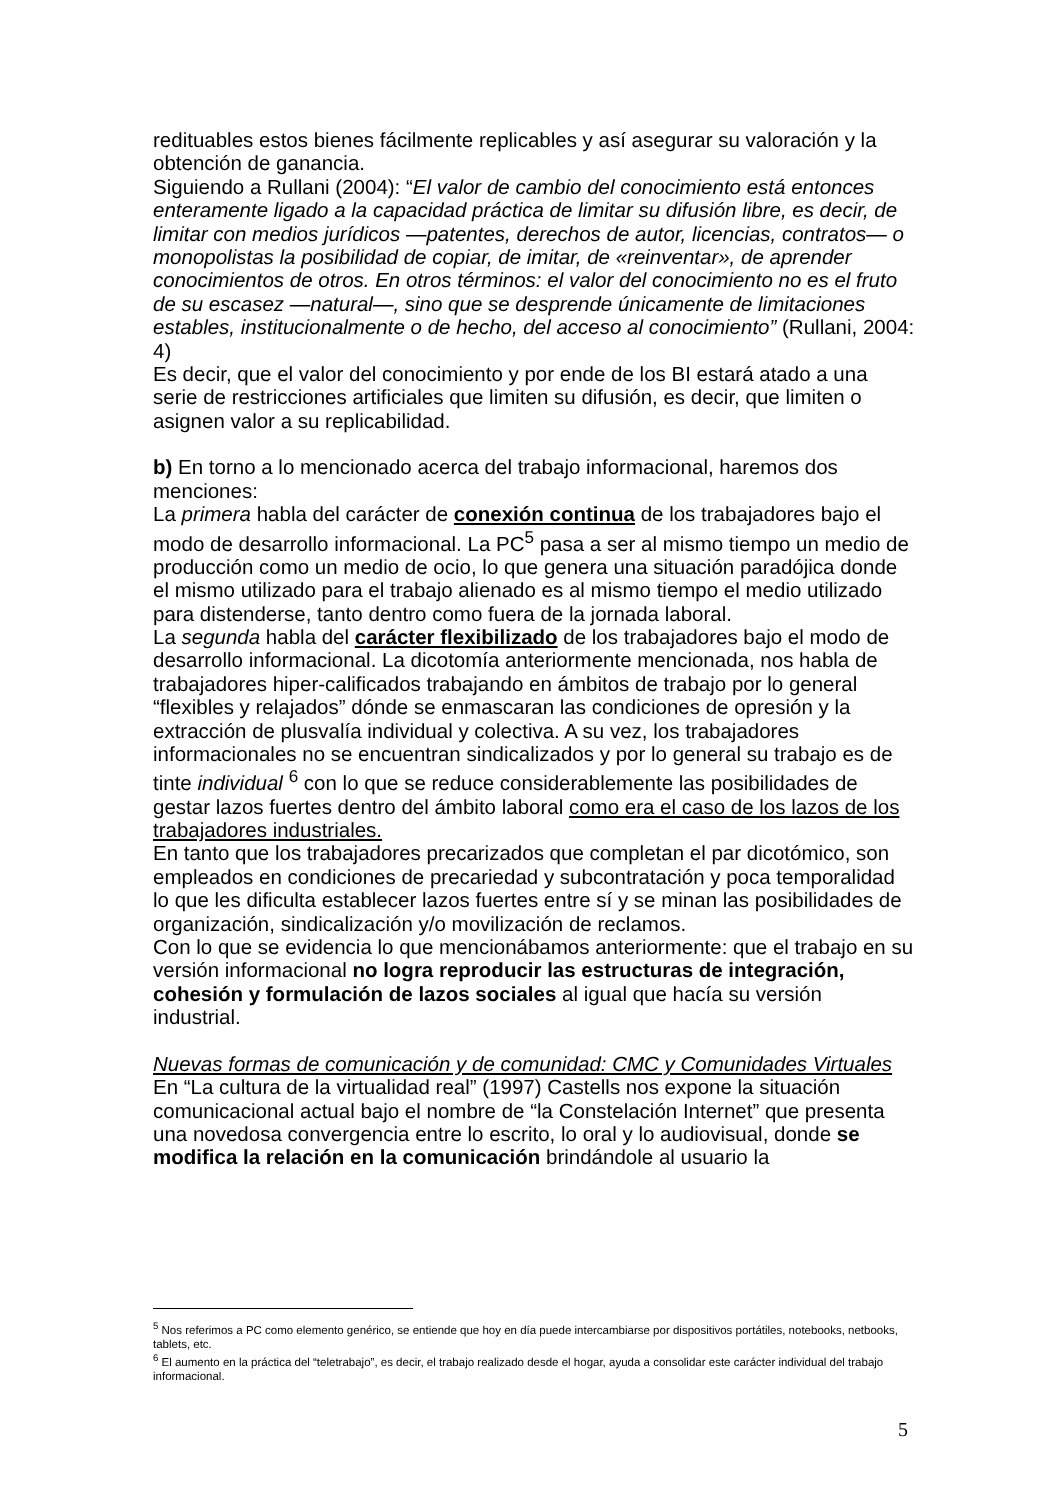redituables estos bienes fácilmente replicables y así asegurar su valoración y la obtención de ganancia.
Siguiendo a Rullani (2004): “El valor de cambio del conocimiento está entonces enteramente ligado a la capacidad práctica de limitar su difusión libre, es decir, de limitar con medios jurídicos —patentes, derechos de autor, licencias, contratos— o monopolistas la posibilidad de copiar, de imitar, de «reinventar», de aprender conocimientos de otros. En otros términos: el valor del conocimiento no es el fruto de su escasez —natural—, sino que se desprende únicamente de limitaciones estables, institucionalmente o de hecho, del acceso al conocimiento” (Rullani, 2004: 4)
Es decir, que el valor del conocimiento y por ende de los BI estará atado a una serie de restricciones artificiales que limiten su difusión, es decir, que limiten o asignen valor a su replicabilidad.
b) En torno a lo mencionado acerca del trabajo informacional, haremos dos menciones:
La primera habla del carácter de conexión continua de los trabajadores bajo el modo de desarrollo informacional. La PC<sup>5</sup> pasa a ser al mismo tiempo un medio de producción como un medio de ocio, lo que genera una situación paradójica donde el mismo utilizado para el trabajo alienado es al mismo tiempo el medio utilizado para distenderse, tanto dentro como fuera de la jornada laboral.
La segunda habla del carácter flexibilizado de los trabajadores bajo el modo de desarrollo informacional. La dicotomía anteriormente mencionada, nos habla de trabajadores hiper-calificados trabajando en ámbitos de trabajo por lo general “flexibles y relajados” dónde se enmascaran las condiciones de opresión y la extracción de plusvalía individual y colectiva. A su vez, los trabajadores informacionales no se encuentran sindicalizados y por lo general su trabajo es de tinte individual <sup>6</sup> con lo que se reduce considerablemente las posibilidades de gestar lazos fuertes dentro del ámbito laboral como era el caso de los lazos de los trabajadores industriales.
En tanto que los trabajadores precarizados que completan el par dicotómico, son empleados en condiciones de precariedad y subcontratación y poca temporalidad lo que les dificulta establecer lazos fuertes entre sí y se minan las posibilidades de organización, sindicalización y/o movilización de reclamos.
Con lo que se evidencia lo que mencionábamos anteriormente: que el trabajo en su versión informacional no logra reproducir las estructuras de integración, cohesión y formulación de lazos sociales al igual que hacía su versión industrial.
Nuevas formas de comunicación y de comunidad: CMC y Comunidades Virtuales
En “La cultura de la virtualidad real” (1997) Castells nos expone la situación comunicacional actual bajo el nombre de “la Constelación Internet” que presenta una novedosa convergencia entre lo escrito, lo oral y lo audiovisual, donde se modifica la relación en la comunicación brindándole al usuario la
<sup>5</sup> Nos referimos a PC como elemento genérico, se entiende que hoy en día puede intercambiarse por dispositivos portátiles, notebooks, netbooks, tablets, etc.
<sup>6</sup> El aumento en la práctica del “teletrabajo”, es decir, el trabajo realizado desde el hogar, ayuda a consolidar este carácter individual del trabajo informacional.
5